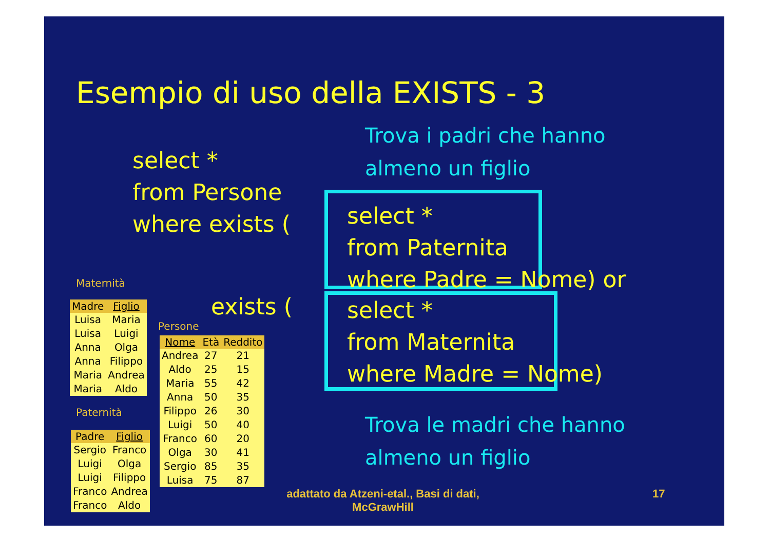Esempio di uso della EXISTS - 3
Trova i padri che hanno
almeno un figlio
select *
from Persone
where exists (
select *
from Paternita
where Padre = Nome) or
exists (
select *
from Maternita
where Madre = Nome)
Trova le madri che hanno
almeno un figlio
Maternità
| Madre | Figlio |
| --- | --- |
| Luisa | Maria |
| Luisa | Luigi |
| Anna | Olga |
| Anna | Filippo |
| Maria | Andrea |
| Maria | Aldo |
Paternità
| Padre | Figlio |
| --- | --- |
| Sergio | Franco |
| Luigi | Olga |
| Luigi | Filippo |
| Franco | Andrea |
| Franco | Aldo |
Persone
| Nome | Età | Reddito |
| --- | --- | --- |
| Andrea | 27 | 21 |
| Aldo | 25 | 15 |
| Maria | 55 | 42 |
| Anna | 50 | 35 |
| Filippo | 26 | 30 |
| Luigi | 50 | 40 |
| Franco | 60 | 20 |
| Olga | 30 | 41 |
| Sergio | 85 | 35 |
| Luisa | 75 | 87 |
adattato da Atzeni-etal., Basi di dati, McGrawHill
17